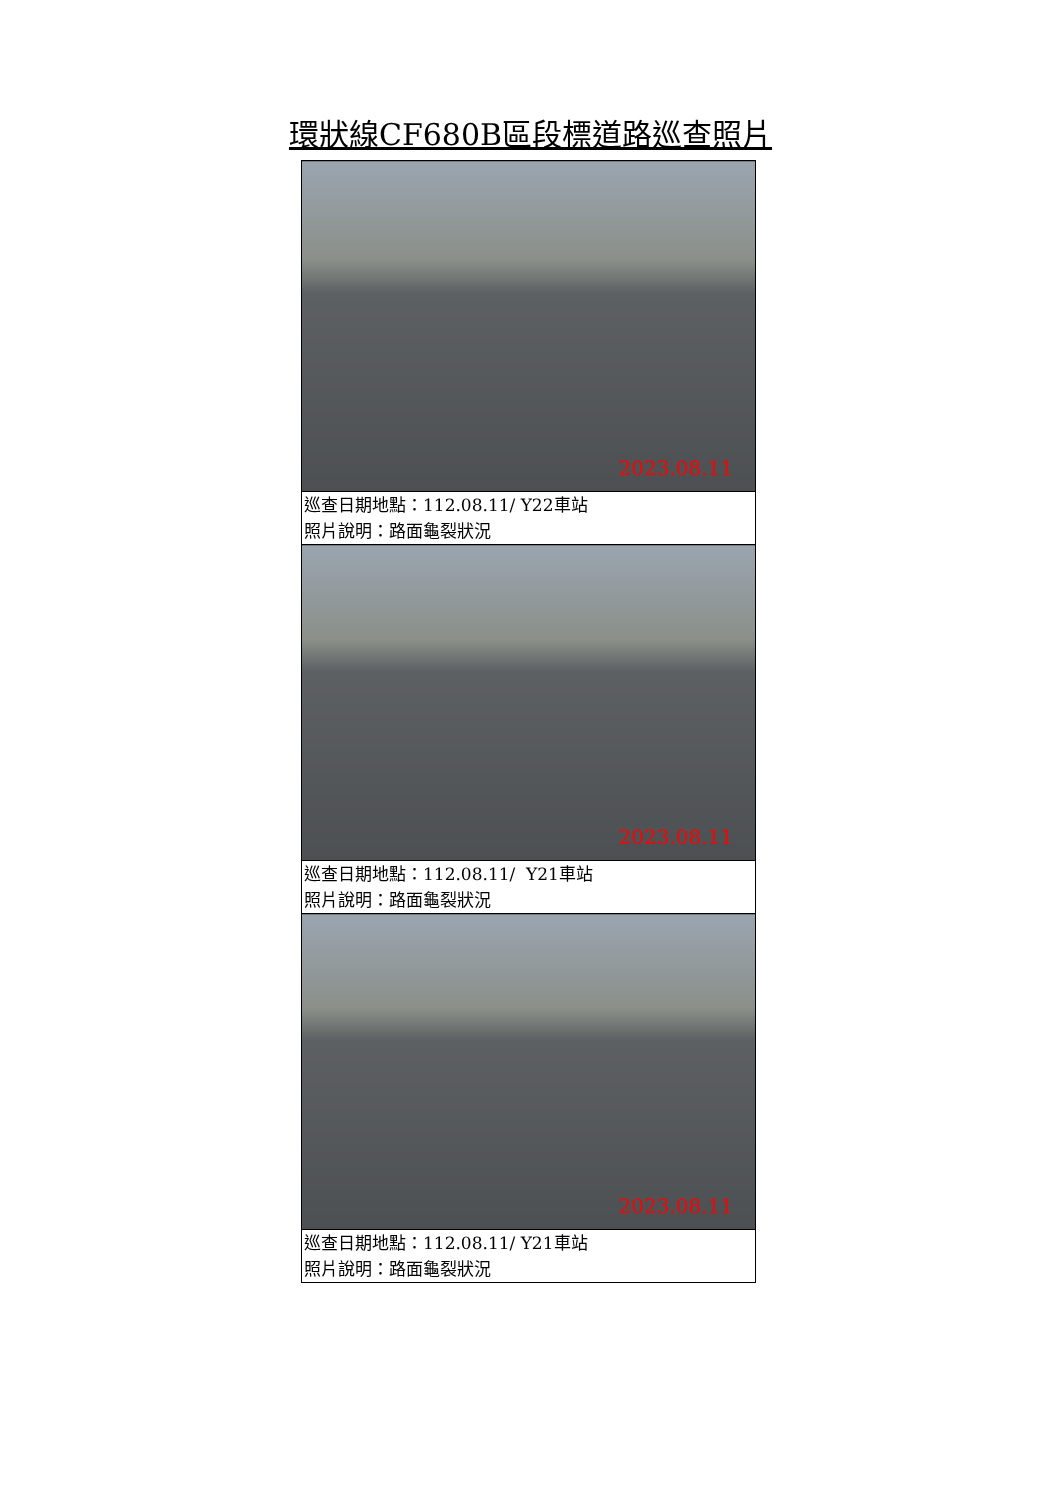環狀線CF680B區段標道路巡查照片
| 2023.08.11 |
| 巡查日期地點：112.08.11/ Y22車站 照片說明：路面龜裂狀況 |
| 2023.08.11 |
| 巡查日期地點：112.08.11/ Y21車站 照片說明：路面龜裂狀況 |
| 2023.08.11 |
| 巡查日期地點：112.08.11/ Y21車站 照片說明：路面龜裂狀況 |